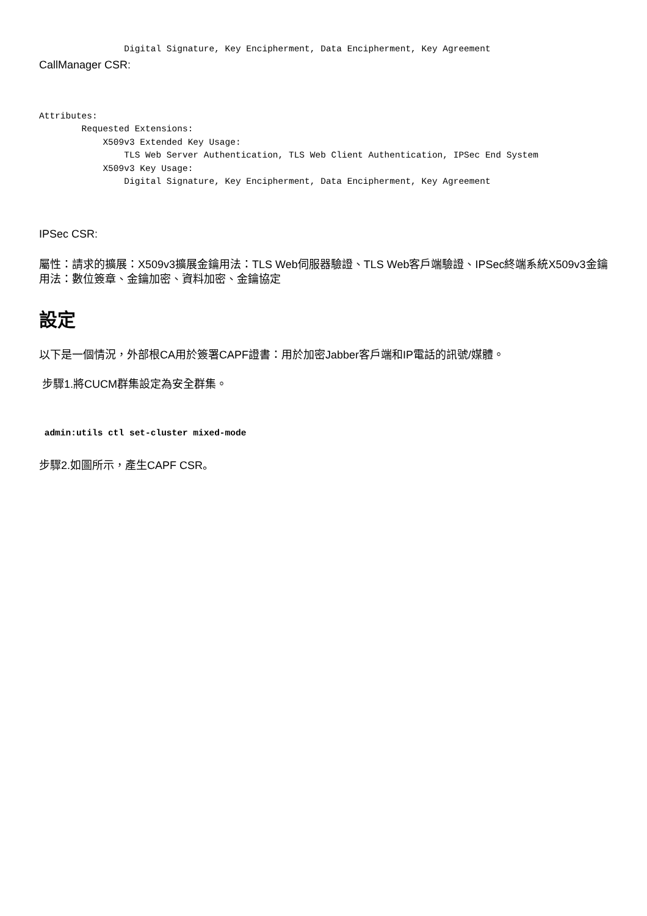Digital Signature, Key Encipherment, Data Encipherment, Key Agreement
CallManager CSR:
Attributes:
        Requested Extensions:
            X509v3 Extended Key Usage:
                TLS Web Server Authentication, TLS Web Client Authentication, IPSec End System
            X509v3 Key Usage:
                Digital Signature, Key Encipherment, Data Encipherment, Key Agreement
IPSec CSR:
屬性：請求的擴展：X509v3擴展金鑰用法：TLS Web伺服器驗證、TLS Web客戶端驗證、IPSec終端系統X509v3金鑰用法：數位簽章、金鑰加密、資料加密、金鑰協定
設定
以下是一個情況，外部根CA用於簽署CAPF證書：用於加密Jabber客戶端和IP電話的訊號/媒體。
步驟1.將CUCM群集設定為安全群集。
 admin:utils ctl set-cluster mixed-mode
步驟2.如圖所示，產生CAPF CSR。